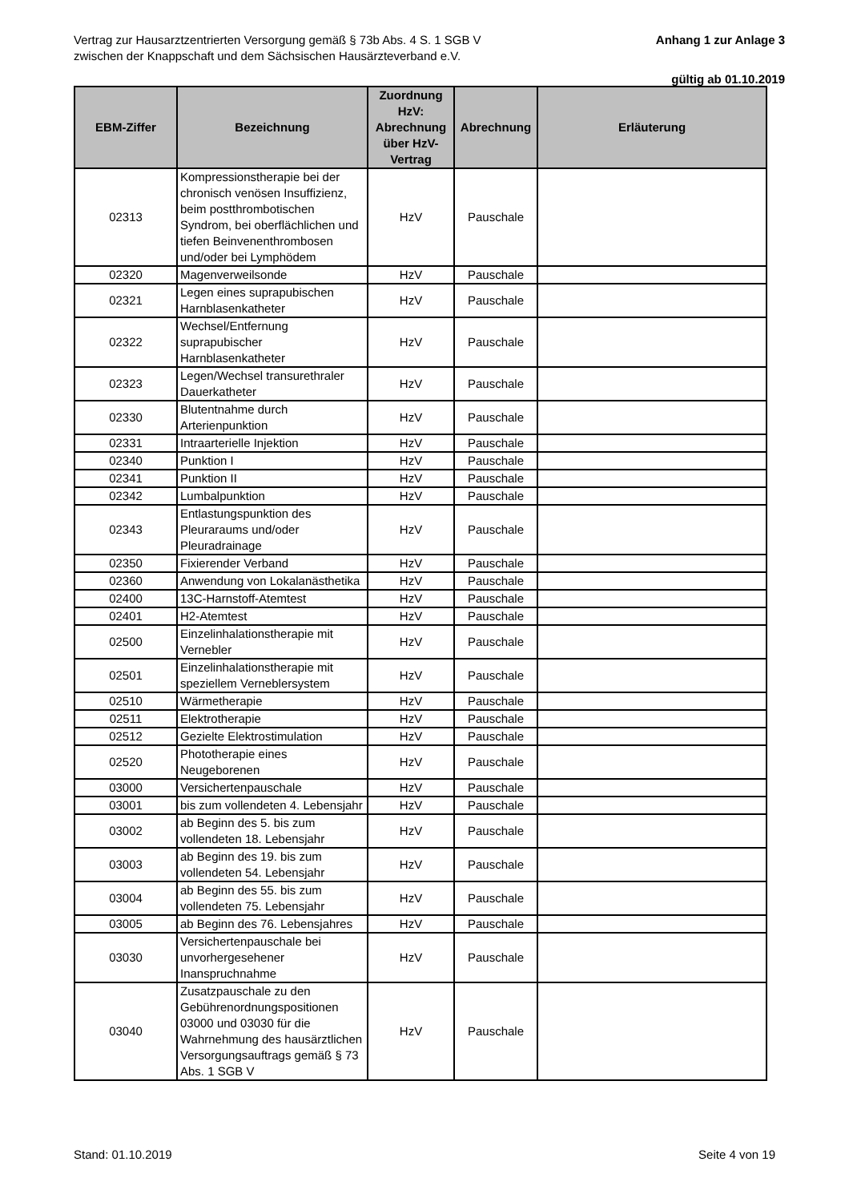Vertrag zur Hausarztzentrierten Versorgung gemäß § 73b Abs. 4 S. 1 SGB V
zwischen der Knappschaft und dem Sächsischen Hausärzteverband e.V.
Anhang 1 zur Anlage 3
gültig ab 01.10.2019
| EBM-Ziffer | Bezeichnung | Zuordnung HzV: Abrechnung über HzV-Vertrag | Abrechnung | Erläuterung |
| --- | --- | --- | --- | --- |
| 02313 | Kompressionstherapie bei der chronisch venösen Insuffizienz, beim postthrombotischen Syndrom, bei oberflächlichen und tiefen Beinvenenthrombosen und/oder bei Lymphödem | HzV | Pauschale | |
| 02320 | Magenverweilsonde | HzV | Pauschale | |
| 02321 | Legen eines suprapubischen Harnblasenkatheter | HzV | Pauschale | |
| 02322 | Wechsel/Entfernung suprapubischer Harnblasenkatheter | HzV | Pauschale | |
| 02323 | Legen/Wechsel transurethraler Dauerkatheter | HzV | Pauschale | |
| 02330 | Blutentnahme durch Arterienpunktion | HzV | Pauschale | |
| 02331 | Intraarterielle Injektion | HzV | Pauschale | |
| 02340 | Punktion I | HzV | Pauschale | |
| 02341 | Punktion II | HzV | Pauschale | |
| 02342 | Lumbalpunktion | HzV | Pauschale | |
| 02343 | Entlastungspunktion des Pleuraraums und/oder Pleuradrainage | HzV | Pauschale | |
| 02350 | Fixierender Verband | HzV | Pauschale | |
| 02360 | Anwendung von Lokalanästhetika | HzV | Pauschale | |
| 02400 | 13C-Harnstoff-Atemtest | HzV | Pauschale | |
| 02401 | H2-Atemtest | HzV | Pauschale | |
| 02500 | Einzelinhalationstherapie mit Vernebler | HzV | Pauschale | |
| 02501 | Einzelinhalationstherapie mit speziellem Verneblersystem | HzV | Pauschale | |
| 02510 | Wärmetherapie | HzV | Pauschale | |
| 02511 | Elektrotherapie | HzV | Pauschale | |
| 02512 | Gezielte Elektrostimulation | HzV | Pauschale | |
| 02520 | Phototherapie eines Neugeborenen | HzV | Pauschale | |
| 03000 | Versichertenpauschale | HzV | Pauschale | |
| 03001 | bis zum vollendeten 4. Lebensjahr | HzV | Pauschale | |
| 03002 | ab Beginn des 5. bis zum vollendeten 18. Lebensjahr | HzV | Pauschale | |
| 03003 | ab Beginn des 19. bis zum vollendeten 54. Lebensjahr | HzV | Pauschale | |
| 03004 | ab Beginn des 55. bis zum vollendeten 75. Lebensjahr | HzV | Pauschale | |
| 03005 | ab Beginn des 76. Lebensjahres | HzV | Pauschale | |
| 03030 | Versichertenpauschale bei unvorhergesehener Inanspruchnahme | HzV | Pauschale | |
| 03040 | Zusatzpauschale zu den Gebührenordnungspositionen 03000 und 03030 für die Wahrnehmung des hausärztlichen Versorgungsauftrags gemäß § 73 Abs. 1 SGB V | HzV | Pauschale | |
Stand: 01.10.2019 Seite 4 von 19